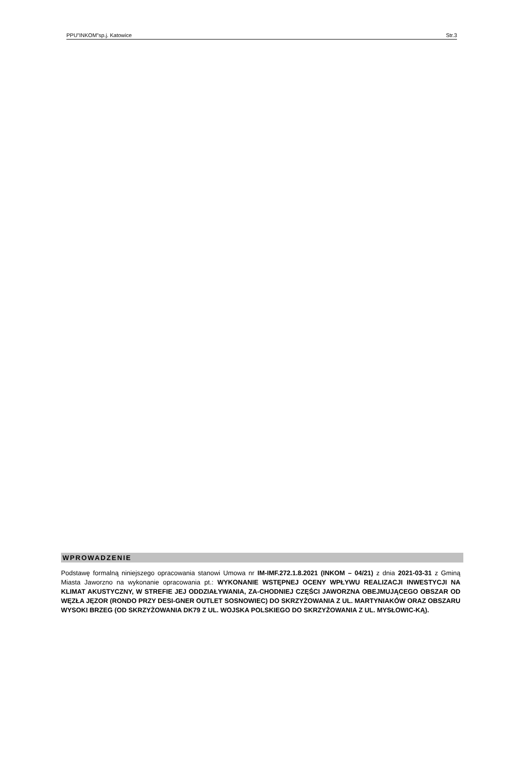PPU”INKOM”sp.j. Katowice Str.3
WPROWADZENIE
Podstawę formalną niniejszego opracowania stanowi Umowa nr IM-IMF.272.1.8.2021 (INKOM – 04/21) z dnia 2021-03-31 z Gminą Miasta Jaworzno na wykonanie opracowania pt.: WYKONANIE WSTĘPNEJ OCENY WPŁYWU REALIZACJI INWESTYCJI NA KLIMAT AKUSTYCZNY, W STREFIE JEJ ODDZIAŁYWANIA, ZA-CHODNIEJ CZĘŚCI JAWORZNA OBEJMUJĄCEGO OBSZAR OD WĘZŁA JĘZOR (RONDO PRZY DESI-GNER OUTLET SOSNOWIEC) DO SKRZYŻOWANIA Z UL. MARTYNIAKÓW ORAZ OBSZARU WYSOKI BRZEG (OD SKRZYŻOWANIA DK79 Z UL. WOJSKA POLSKIEGO DO SKRZYŻOWANIA Z UL. MYSŁOWIC-KĄ).